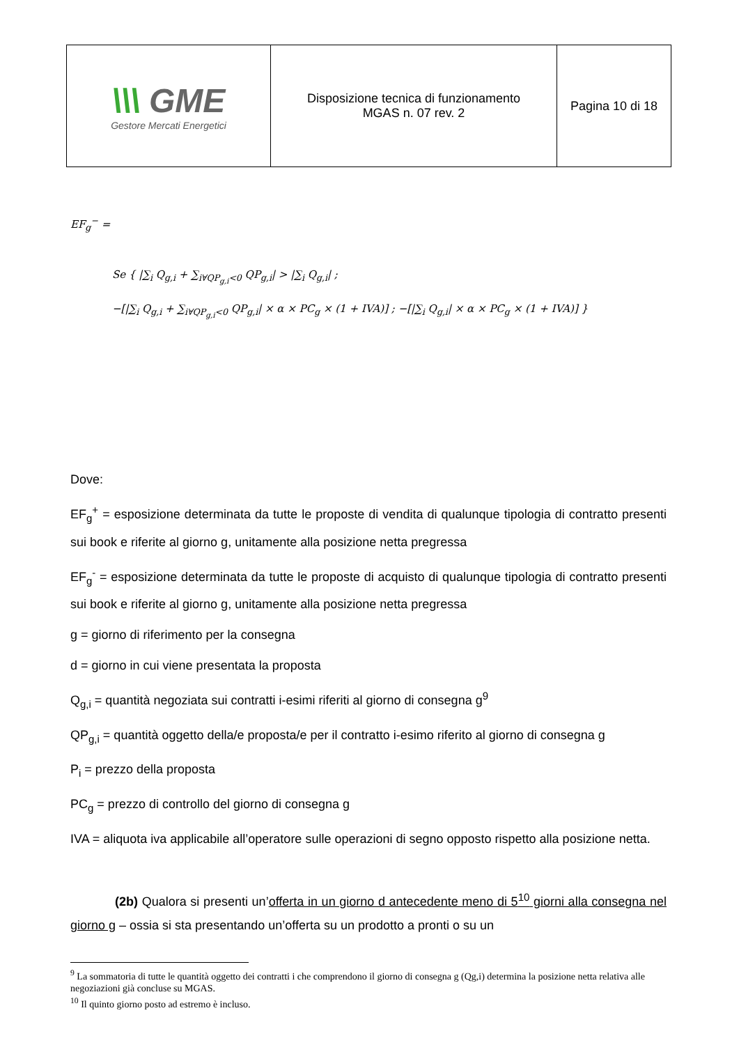| \\\ GME Gestore Mercati Energetici | Disposizione tecnica di funzionamento MGAS n. 07 rev. 2 | Pagina 10 di 18 |
EF<sub>g</sub><sup>−</sup> =
Se { |∑<sub>i</sub> Q<sub>g,i</sub> + ∑<sub>i∀QP<sub>g,i</sub><0</sub> QP<sub>g,i</sub>| > |∑<sub>i</sub> Q<sub>g,i</sub>| ;
−[|∑<sub>i</sub> Q<sub>g,i</sub> + ∑<sub>i∀QP<sub>g,i</sub><0</sub> QP<sub>g,i</sub>| × α × PC<sub>g</sub> × (1 + IVA)] ; −[|∑<sub>i</sub> Q<sub>g,i</sub>| × α × PC<sub>g</sub> × (1 + IVA)] }
Dove:
EF<sub>g</sub><sup>+</sup> = esposizione determinata da tutte le proposte di vendita di qualunque tipologia di contratto presenti sui book e riferite al giorno g, unitamente alla posizione netta pregressa
EF<sub>g</sub><sup>-</sup> = esposizione determinata da tutte le proposte di acquisto di qualunque tipologia di contratto presenti sui book e riferite al giorno g, unitamente alla posizione netta pregressa
g = giorno di riferimento per la consegna
d = giorno in cui viene presentata la proposta
Q<sub>g,i</sub> = quantità negoziata sui contratti i-esimi riferiti al giorno di consegna g<sup>9</sup>
QP<sub>g,i</sub> = quantità oggetto della/e proposta/e per il contratto i-esimo riferito al giorno di consegna g
P<sub>i</sub> = prezzo della proposta
PC<sub>g</sub> = prezzo di controllo del giorno di consegna g
IVA = aliquota iva applicabile all’operatore sulle operazioni di segno opposto rispetto alla posizione netta.
(2b) Qualora si presenti un’offerta in un giorno d antecedente meno di 5<sup>10</sup> giorni alla consegna nel giorno g – ossia si sta presentando un’offerta su un prodotto a pronti o su un
<sup>9</sup> La sommatoria di tutte le quantità oggetto dei contratti i che comprendono il giorno di consegna g (Qg,i) determina la posizione netta relativa alle negoziazioni già concluse su MGAS.
<sup>10</sup> Il quinto giorno posto ad estremo è incluso.